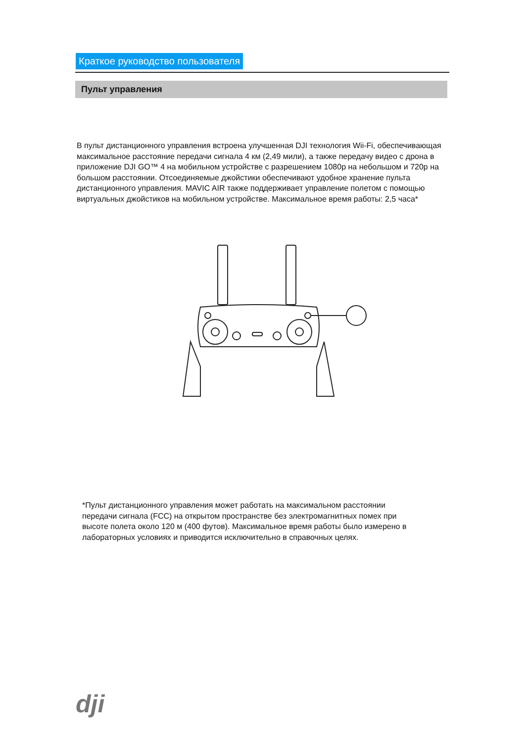Краткое руководство пользователя
Пульт управления
В пульт дистанционного управления встроена улучшенная DJI технология Wii-Fi, обеспечивающая максимальное расстояние передачи сигнала 4 км (2,49 мили), а также передачу видео с дрона в приложение DJI GO™ 4 на мобильном устройстве с разрешением 1080p на небольшом и 720p на большом расстоянии. Отсоединяемые джойстики обеспечивают удобное хранение пульта дистанционного управления. MAVIC AIR также поддерживает управление полетом с помощью виртуальных джойстиков на мобильном устройстве. Максимальное время работы: 2,5 часа*
*Пульт дистанционного управления может работать на максимальном расстоянии передачи сигнала (FCC) на открытом пространстве без электромагнитных помех при высоте полета около 120 м (400 футов). Максимальное время работы было измерено в лабораторных условиях и приводится исключительно в справочных целях.
dji